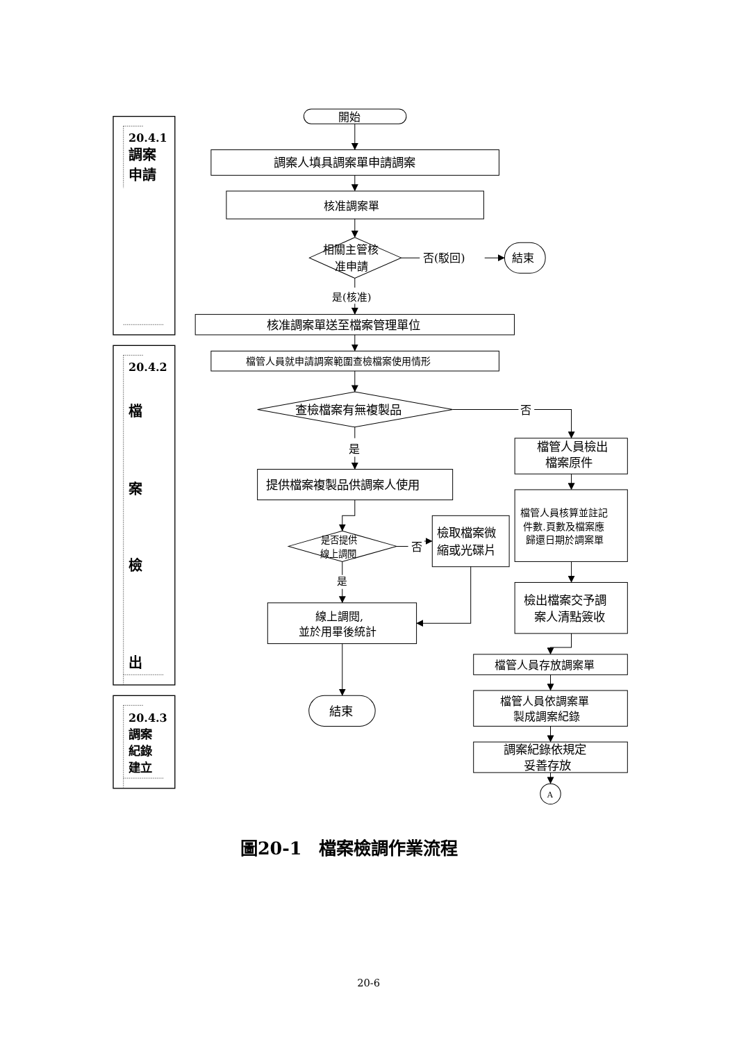20.4.1
調案
申請
開始
調案人填具調案單申請調案
核准調案單
相關主管核
准申請
否(駁回)
結束
是(核准)
核准調案單送至檔案管理單位
20.4.2
檔
案
檢
出
檔管人員就申請調案範圍查檢檔案使用情形
查檢檔案有無複製品
否
檔管人員檢出
檔案原件
是
提供檔案複製品供調案人使用
檔管人員核算並註記
件數.頁數及檔案應
歸還日期於調案單
是否提供
線上調閱
否
檢取檔案微
縮或光碟片
是
檢出檔案交予調
案人清點簽收
線上調閱,
並於用畢後統計
檔管人員存放調案單
20.4.3
調案
紀錄
建立
結束
檔管人員依調案單
製成調案紀錄
調案紀錄依規定
妥善存放
A
圖20-1　檔案檢調作業流程
20-6